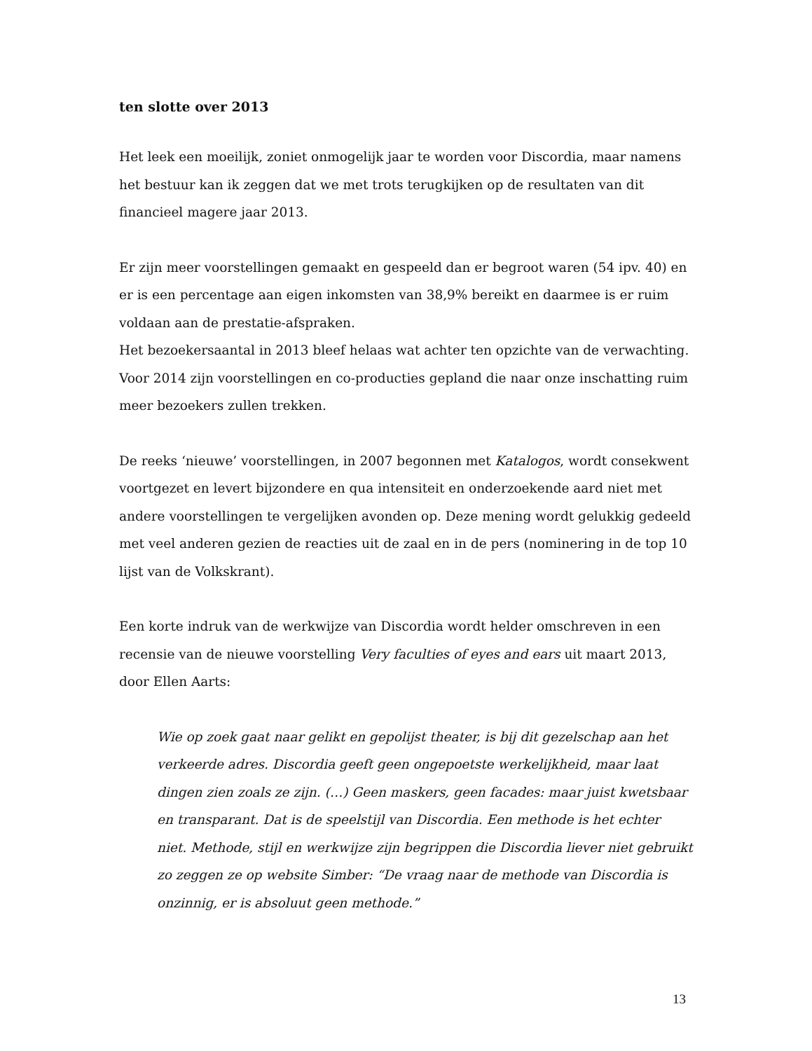ten slotte over 2013
Het leek een moeilijk, zoniet onmogelijk jaar te worden voor Discordia, maar namens het bestuur kan ik zeggen dat we met trots terugkijken op de resultaten van dit financieel magere jaar 2013.
Er zijn meer voorstellingen gemaakt en gespeeld dan er begroot waren (54 ipv. 40) en er is een percentage aan eigen inkomsten van 38,9% bereikt en daarmee is er ruim voldaan aan de prestatie-afspraken.
Het bezoekersaantal in 2013 bleef helaas wat achter ten opzichte van de verwachting. Voor 2014 zijn voorstellingen en co-producties gepland die naar onze inschatting ruim meer bezoekers zullen trekken.
De reeks ‘nieuwe’ voorstellingen, in 2007 begonnen met Katalogos, wordt consekwent voortgezet en levert bijzondere en qua intensiteit en onderzoekende aard niet met andere voorstellingen te vergelijken avonden op. Deze mening wordt gelukkig gedeeld met veel anderen gezien de reacties uit de zaal en in de pers (nominering in de top 10 lijst van de Volkskrant).
Een korte indruk van de werkwijze van Discordia wordt helder omschreven in een recensie van de nieuwe voorstelling Very faculties of eyes and ears uit maart 2013, door Ellen Aarts:
Wie op zoek gaat naar gelikt en gepolijst theater, is bij dit gezelschap aan het verkeerde adres. Discordia geeft geen ongepoetste werkelijkheid, maar laat dingen zien zoals ze zijn. (…) Geen maskers, geen facades: maar juist kwetsbaar en transparant. Dat is de speelstijl van Discordia. Een methode is het echter niet. Methode, stijl en werkwijze zijn begrippen die Discordia liever niet gebruikt zo zeggen ze op website Simber: “De vraag naar de methode van Discordia is onzinnig, er is absoluut geen methode.”
13